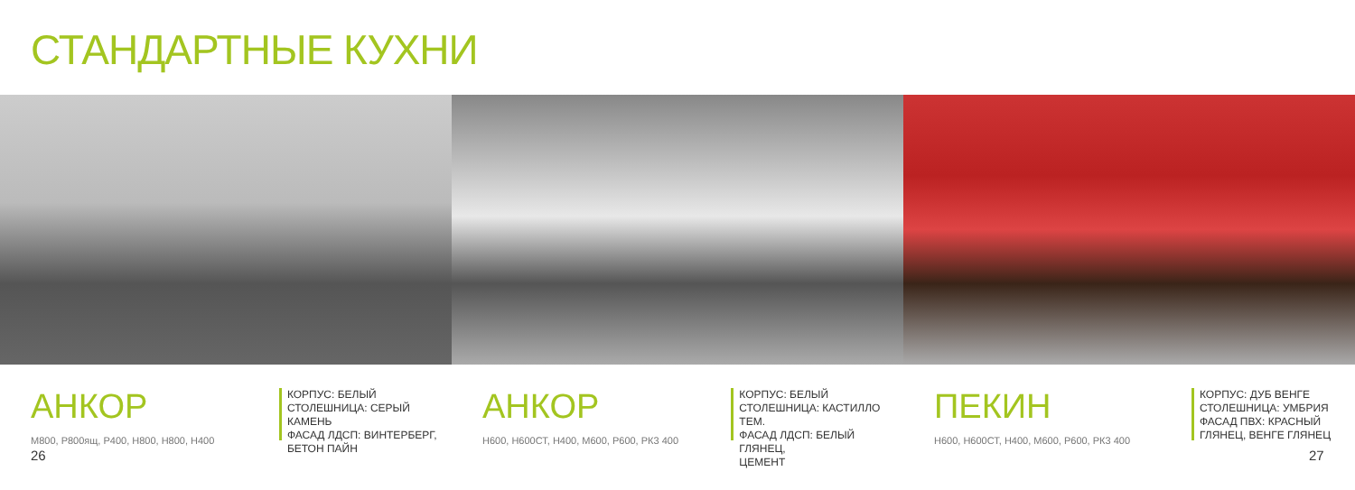СТАНДАРТНЫЕ КУХНИ
АНКОР
М800, Р800ящ, Р400, Н800, Н800, Н400
КОРПУС: БЕЛЫЙ
СТОЛЕШНИЦА: СЕРЫЙ КАМЕНЬ
ФАСАД ЛДСП: ВИНТЕРБЕРГ,
БЕТОН ПАЙН
АНКОР
Н600, Н600СТ, Н400, М600, Р600, РК3 400
КОРПУС: БЕЛЫЙ
СТОЛЕШНИЦА: КАСТИЛЛО ТЕМ.
ФАСАД ЛДСП: БЕЛЫЙ ГЛЯНЕЦ,
ЦЕМЕНТ
ПЕКИН
Н600, Н600СТ, Н400, М600, Р600, РК3 400
КОРПУС: ДУБ ВЕНГЕ
СТОЛЕШНИЦА: УМБРИЯ
ФАСАД ПВХ: КРАСНЫЙ
ГЛЯНЕЦ, ВЕНГЕ ГЛЯНЕЦ
26 27